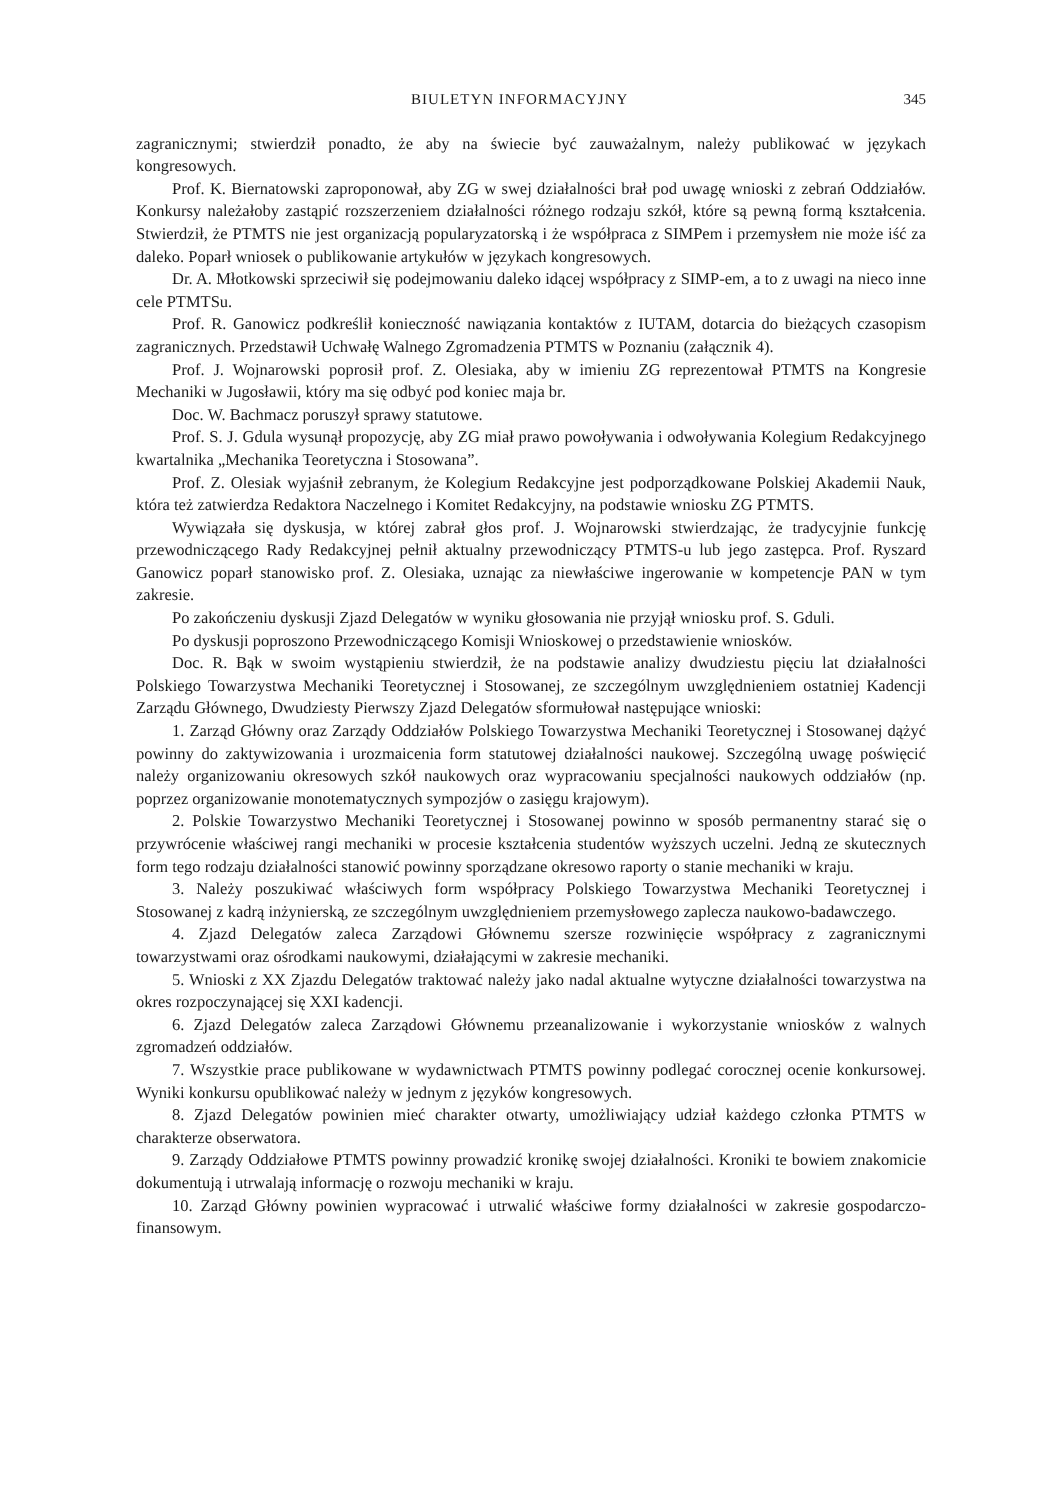BIULETYN INFORMACYJNY 345
zagranicznymi; stwierdził ponadto, że aby na świecie być zauważalnym, należy publikować w językach kongresowych.
Prof. K. Biernatowski zaproponował, aby ZG w swej działalności brał pod uwagę wnioski z zebrań Oddziałów. Konkursy należałoby zastąpić rozszerzeniem działalności różnego rodzaju szkół, które są pewną formą kształcenia. Stwierdził, że PTMTS nie jest organizacją popularyzatorską i że współpraca z SIMPem i przemysłem nie może iść za daleko. Poparł wniosek o publikowanie artykułów w językach kongresowych.
Dr. A. Młotkowski sprzeciwił się podejmowaniu daleko idącej współpracy z SIMP-em, a to z uwagi na nieco inne cele PTMTSu.
Prof. R. Ganowicz podkreślił konieczność nawiązania kontaktów z IUTAM, dotarcia do bieżących czasopism zagranicznych. Przedstawił Uchwałę Walnego Zgromadzenia PTMTS w Poznaniu (załącznik 4).
Prof. J. Wojnarowski poprosił prof. Z. Olesiaka, aby w imieniu ZG reprezentował PTMTS na Kongresie Mechaniki w Jugosławii, który ma się odbyć pod koniec maja br.
Doc. W. Bachmacz poruszył sprawy statutowe.
Prof. S. J. Gdula wysunął propozycję, aby ZG miał prawo powoływania i odwoływania Kolegium Redakcyjnego kwartalnika „Mechanika Teoretyczna i Stosowana”.
Prof. Z. Olesiak wyjaśnił zebranym, że Kolegium Redakcyjne jest podporządkowane Polskiej Akademii Nauk, która też zatwierdza Redaktora Naczelnego i Komitet Redakcyjny, na podstawie wniosku ZG PTMTS.
Wywiązała się dyskusja, w której zabrał głos prof. J. Wojnarowski stwierdzając, że tradycyjnie funkcję przewodniczącego Rady Redakcyjnej pełnił aktualny przewodniczący PTMTS-u lub jego zastępca. Prof. Ryszard Ganowicz poparł stanowisko prof. Z. Olesiaka, uznając za niewłaściwe ingerowanie w kompetencje PAN w tym zakresie.
Po zakończeniu dyskusji Zjazd Delegatów w wyniku głosowania nie przyjął wniosku prof. S. Gduli.
Po dyskusji poproszono Przewodniczącego Komisji Wnioskowej o przedstawienie wniosków.
Doc. R. Bąk w swoim wystąpieniu stwierdził, że na podstawie analizy dwudziestu pięciu lat działalności Polskiego Towarzystwa Mechaniki Teoretycznej i Stosowanej, ze szczególnym uwzględnieniem ostatniej Kadencji Zarządu Głównego, Dwudziesty Pierwszy Zjazd Delegatów sformułował następujące wnioski:
1. Zarząd Główny oraz Zarządy Oddziałów Polskiego Towarzystwa Mechaniki Teoretycznej i Stosowanej dążyć powinny do zaktywizowania i urozmaicenia form statutowej działalności naukowej. Szczególną uwagę poświęcić należy organizowaniu okresowych szkół naukowych oraz wypracowaniu specjalności naukowych oddziałów (np. poprzez organizowanie monotematycznych sympozjów o zasięgu krajowym).
2. Polskie Towarzystwo Mechaniki Teoretycznej i Stosowanej powinno w sposób permanentny starać się o przywrócenie właściwej rangi mechaniki w procesie kształcenia studentów wyższych uczelni. Jedną ze skutecznych form tego rodzaju działalności stanowić powinny sporządzane okresowo raporty o stanie mechaniki w kraju.
3. Należy poszukiwać właściwych form współpracy Polskiego Towarzystwa Mechaniki Teoretycznej i Stosowanej z kadrą inżynierską, ze szczególnym uwzględnieniem przemysłowego zaplecza naukowo-badawczego.
4. Zjazd Delegatów zaleca Zarządowi Głównemu szersze rozwinięcie współpracy z zagranicznymi towarzystwami oraz ośrodkami naukowymi, działającymi w zakresie mechaniki.
5. Wnioski z XX Zjazdu Delegatów traktować należy jako nadal aktualne wytyczne działalności towarzystwa na okres rozpoczynającej się XXI kadencji.
6. Zjazd Delegatów zaleca Zarządowi Głównemu przeanalizowanie i wykorzystanie wniosków z walnych zgromadzeń oddziałów.
7. Wszystkie prace publikowane w wydawnictwach PTMTS powinny podlegać corocznej ocenie konkursowej. Wyniki konkursu opublikować należy w jednym z języków kongresowych.
8. Zjazd Delegatów powinien mieć charakter otwarty, umożliwiający udział każdego członka PTMTS w charakterze obserwatora.
9. Zarządy Oddziałowe PTMTS powinny prowadzić kronikę swojej działalności. Kroniki te bowiem znakomicie dokumentują i utrwalają informację o rozwoju mechaniki w kraju.
10. Zarząd Główny powinien wypracować i utrwalić właściwe formy działalności w zakresie gospodarczo-finansowym.